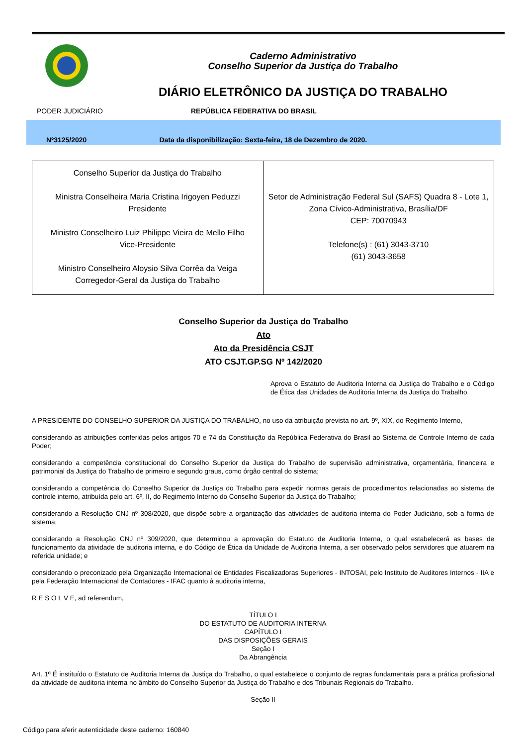Caderno Administrativo
Conselho Superior da Justiça do Trabalho
DIÁRIO ELETRÔNICO DA JUSTIÇA DO TRABALHO
PODER JUDICIÁRIO REPÚBLICA FEDERATIVA DO BRASIL
Nº3125/2020 Data da disponibilização: Sexta-feira, 18 de Dezembro de 2020.
| Conselho Superior da Justiça do Trabalho Ministra Conselheira Maria Cristina Irigoyen Peduzzi Presidente Ministro Conselheiro Luiz Philippe Vieira de Mello Filho Vice-Presidente Ministro Conselheiro Aloysio Silva Corrêa da Veiga Corregedor-Geral da Justiça do Trabalho | Setor de Administração Federal Sul (SAFS) Quadra 8 - Lote 1, Zona Cívico-Administrativa, Brasília/DF CEP: 70070943 Telefone(s) : (61) 3043-3710 (61) 3043-3658 |
Conselho Superior da Justiça do Trabalho
Ato
Ato da Presidência CSJT
ATO CSJT.GP.SG Nº 142/2020
Aprova o Estatuto de Auditoria Interna da Justiça do Trabalho e o Código de Ética das Unidades de Auditoria Interna da Justiça do Trabalho.
A PRESIDENTE DO CONSELHO SUPERIOR DA JUSTIÇA DO TRABALHO, no uso da atribuição prevista no art. 9º, XIX, do Regimento Interno,
considerando as atribuições conferidas pelos artigos 70 e 74 da Constituição da República Federativa do Brasil ao Sistema de Controle Interno de cada Poder;
considerando a competência constitucional do Conselho Superior da Justiça do Trabalho de supervisão administrativa, orçamentária, financeira e patrimonial da Justiça do Trabalho de primeiro e segundo graus, como órgão central do sistema;
considerando a competência do Conselho Superior da Justiça do Trabalho para expedir normas gerais de procedimentos relacionadas ao sistema de controle interno, atribuída pelo art. 6º, II, do Regimento Interno do Conselho Superior da Justiça do Trabalho;
considerando a Resolução CNJ nº 308/2020, que dispõe sobre a organização das atividades de auditoria interna do Poder Judiciário, sob a forma de sistema;
considerando a Resolução CNJ nº 309/2020, que determinou a aprovação do Estatuto de Auditoria Interna, o qual estabelecerá as bases de funcionamento da atividade de auditoria interna, e do Código de Ética da Unidade de Auditoria Interna, a ser observado pelos servidores que atuarem na referida unidade; e
considerando o preconizado pela Organização Internacional de Entidades Fiscalizadoras Superiores - INTOSAI, pelo Instituto de Auditores Internos - IIA e pela Federação Internacional de Contadores - IFAC quanto à auditoria interna,
R E S O L V E, ad referendum,
TÍTULO I
DO ESTATUTO DE AUDITORIA INTERNA
CAPÍTULO I
DAS DISPOSIÇÕES GERAIS
Seção I
Da Abrangência
Art. 1º É instituído o Estatuto de Auditoria Interna da Justiça do Trabalho, o qual estabelece o conjunto de regras fundamentais para a prática profissional da atividade de auditoria interna no âmbito do Conselho Superior da Justiça do Trabalho e dos Tribunais Regionais do Trabalho.
Seção II
Código para aferir autenticidade deste caderno: 160840